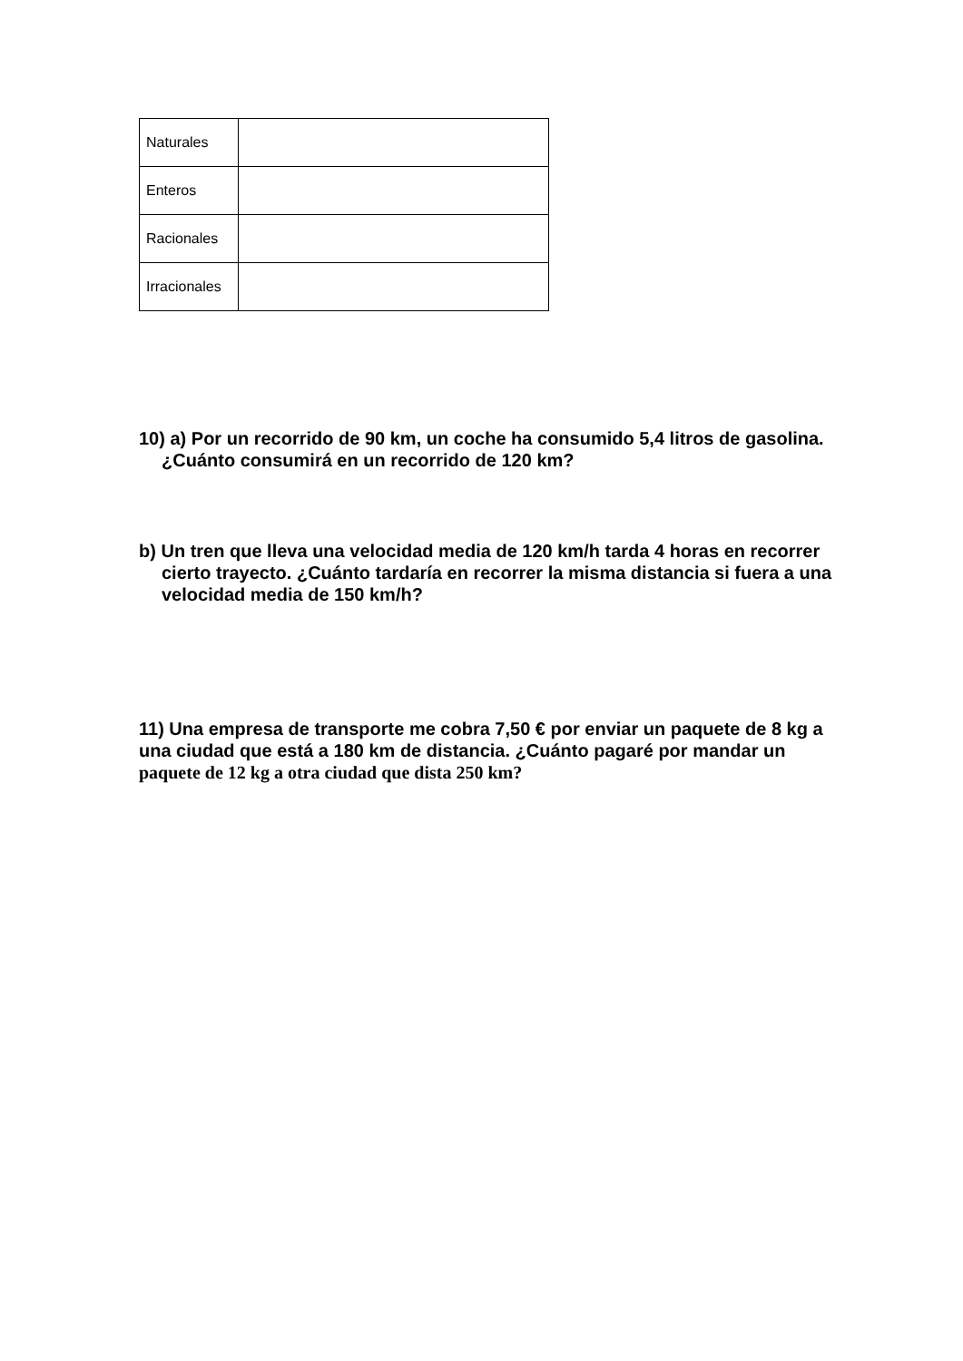| Naturales | |
| Enteros | |
| Racionales | |
| Irracionales | |
10) a) Por un recorrido de 90 km, un coche ha consumido 5,4 litros de gasolina. ¿Cuánto consumirá en un recorrido de 120 km?
b) Un tren que lleva una velocidad media de 120 km/h tarda 4 horas en recorrer cierto trayecto. ¿Cuánto tardaría en recorrer la misma distancia si fuera a una velocidad media de 150 km/h?
11) Una empresa de transporte me cobra 7,50 € por enviar un paquete de 8 kg a una ciudad que está a 180 km de distancia. ¿Cuánto pagaré por mandar un paquete de 12 kg a otra ciudad que dista 250 km?